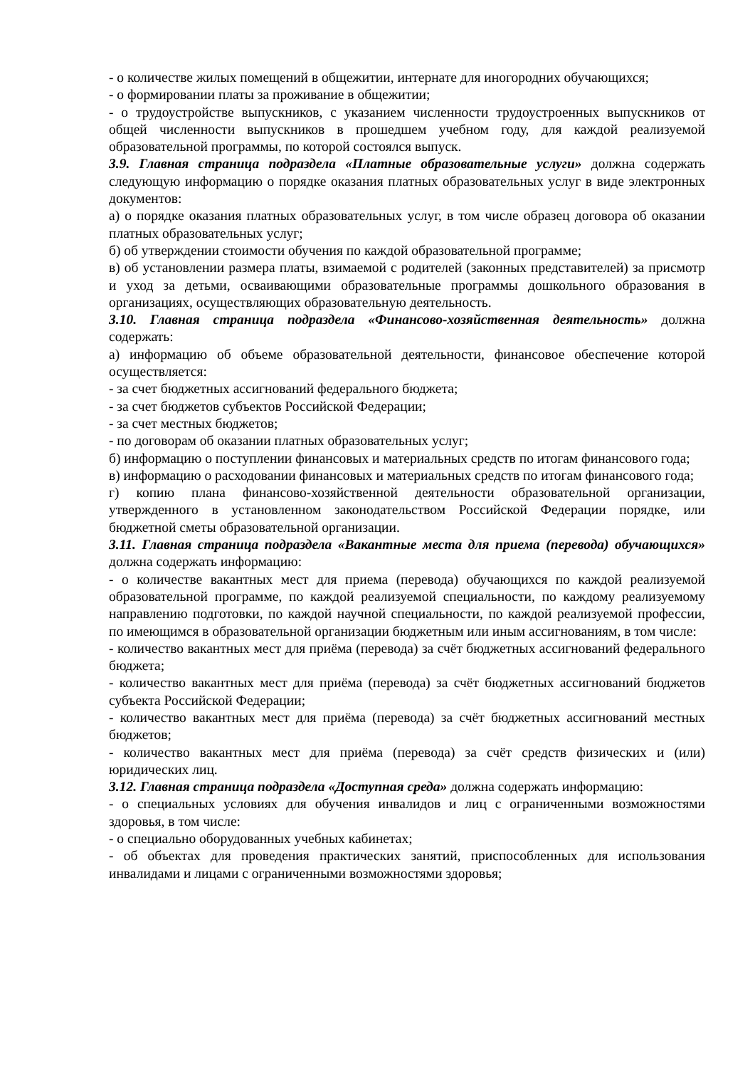- о количестве жилых помещений в общежитии, интернате для иногородних обучающихся;
- о формировании платы за проживание в общежитии;
- о трудоустройстве выпускников, с указанием численности трудоустроенных выпускников от общей численности выпускников в прошедшем учебном году, для каждой реализуемой образовательной программы, по которой состоялся выпуск.
3.9. Главная страница подраздела «Платные образовательные услуги» должна содержать следующую информацию о порядке оказания платных образовательных услуг в виде электронных документов:
а) о порядке оказания платных образовательных услуг, в том числе образец договора об оказании платных образовательных услуг;
б) об утверждении стоимости обучения по каждой образовательной программе;
в) об установлении размера платы, взимаемой с родителей (законных представителей) за присмотр и уход за детьми, осваивающими образовательные программы дошкольного образования в организациях, осуществляющих образовательную деятельность.
3.10. Главная страница подраздела «Финансово-хозяйственная деятельность» должна содержать:
а) информацию об объеме образовательной деятельности, финансовое обеспечение которой осуществляется:
- за счет бюджетных ассигнований федерального бюджета;
- за счет бюджетов субъектов Российской Федерации;
- за счет местных бюджетов;
- по договорам об оказании платных образовательных услуг;
б) информацию о поступлении финансовых и материальных средств по итогам финансового года;
в) информацию о расходовании финансовых и материальных средств по итогам финансового года;
г) копию плана финансово-хозяйственной деятельности образовательной организации, утвержденного в установленном законодательством Российской Федерации порядке, или бюджетной сметы образовательной организации.
3.11. Главная страница подраздела «Вакантные места для приема (перевода) обучающихся» должна содержать информацию:
- о количестве вакантных мест для приема (перевода) обучающихся по каждой реализуемой образовательной программе, по каждой реализуемой специальности, по каждому реализуемому направлению подготовки, по каждой научной специальности, по каждой реализуемой профессии, по имеющимся в образовательной организации бюджетным или иным ассигнованиям, в том числе:
- количество вакантных мест для приёма (перевода) за счёт бюджетных ассигнований федерального бюджета;
- количество вакантных мест для приёма (перевода) за счёт бюджетных ассигнований бюджетов субъекта Российской Федерации;
- количество вакантных мест для приёма (перевода) за счёт бюджетных ассигнований местных бюджетов;
- количество вакантных мест для приёма (перевода) за счёт средств физических и (или) юридических лиц.
3.12. Главная страница подраздела «Доступная среда» должна содержать информацию:
- о специальных условиях для обучения инвалидов и лиц с ограниченными возможностями здоровья, в том числе:
- о специально оборудованных учебных кабинетах;
- об объектах для проведения практических занятий, приспособленных для использования инвалидами и лицами с ограниченными возможностями здоровья;